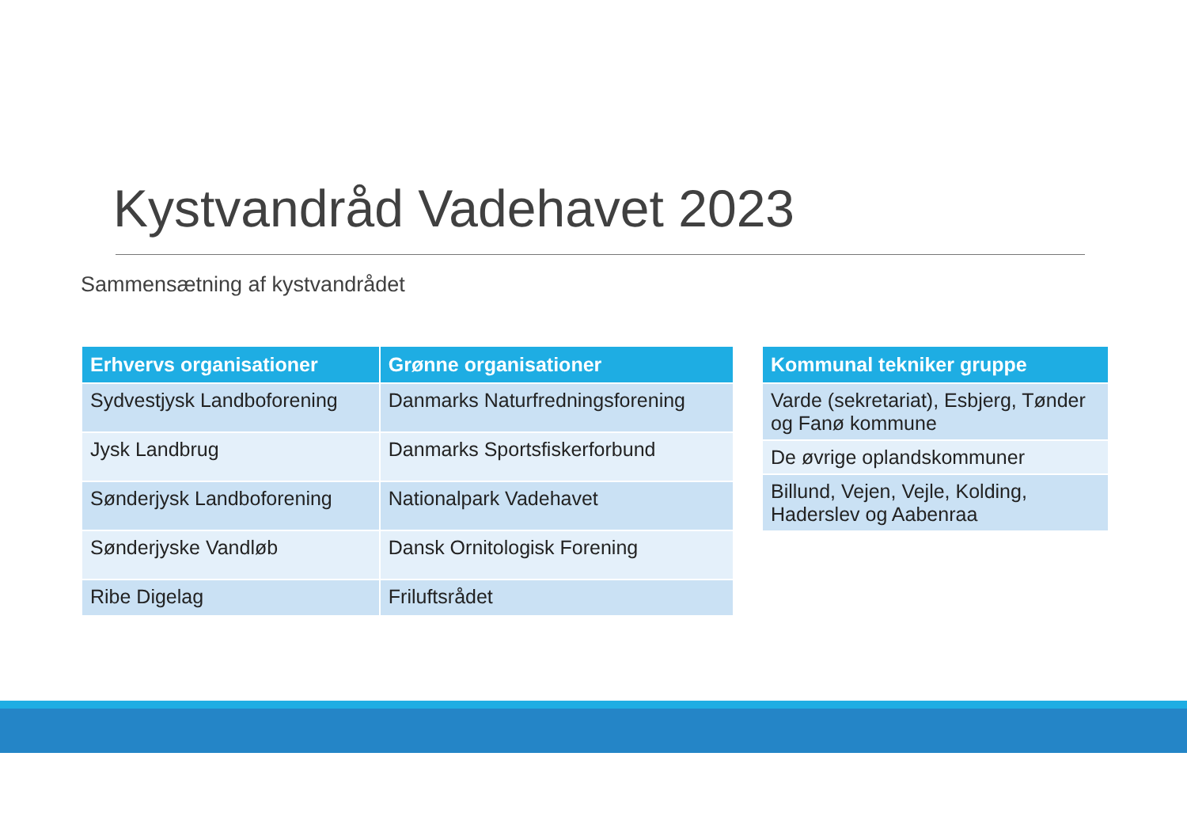Kystvandråd Vadehavet 2023
Sammensætning af kystvandrådet
| Erhvervs organisationer | Grønne organisationer |
| --- | --- |
| Sydvestjysk Landboforening | Danmarks Naturfredningsforening |
| Jysk Landbrug | Danmarks Sportsfiskerforbund |
| Sønderjysk Landboforening | Nationalpark Vadehavet |
| Sønderjyske Vandløb | Dansk Ornitologisk Forening |
| Ribe Digelag | Friluftsrådet |
| Kommunal tekniker gruppe |
| --- |
| Varde (sekretariat), Esbjerg, Tønder og Fanø kommune |
| De øvrige oplandskommuner |
| Billund, Vejen, Vejle, Kolding, Haderslev og Aabenraa |